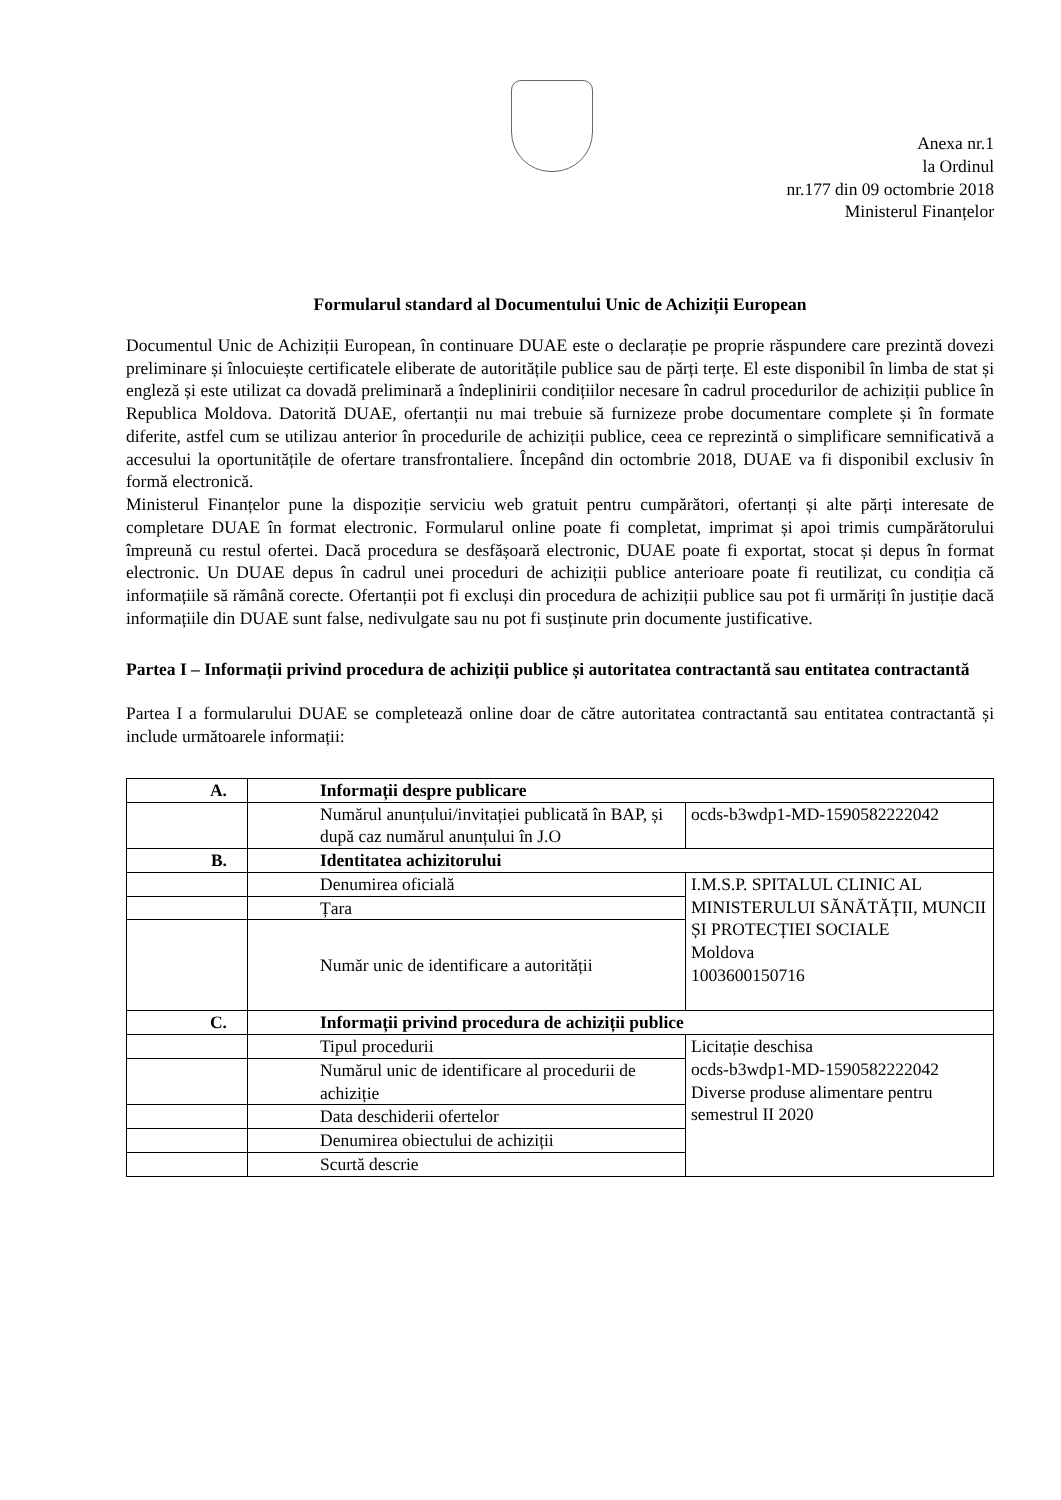Anexa nr.1
la Ordinul
nr.177 din 09 octombrie 2018
Ministerul Finanțelor
Formularul standard al Documentului Unic de Achiziții European
Documentul Unic de Achiziții European, în continuare DUAE este o declarație pe proprie răspundere care prezintă dovezi preliminare și înlocuiește certificatele eliberate de autoritățile publice sau de părți terțe. El este disponibil în limba de stat și engleză și este utilizat ca dovadă preliminară a îndeplinirii condițiilor necesare în cadrul procedurilor de achiziții publice în Republica Moldova. Datorită DUAE, ofertanții nu mai trebuie să furnizeze probe documentare complete și în formate diferite, astfel cum se utilizau anterior în procedurile de achiziții publice, ceea ce reprezintă o simplificare semnificativă a accesului la oportunitățile de ofertare transfrontaliere. Începând din octombrie 2018, DUAE va fi disponibil exclusiv în formă electronică.
Ministerul Finanțelor pune la dispoziție serviciu web gratuit pentru cumpărători, ofertanți și alte părți interesate de completare DUAE în format electronic. Formularul online poate fi completat, imprimat și apoi trimis cumpărătorului împreună cu restul ofertei. Dacă procedura se desfășoară electronic, DUAE poate fi exportat, stocat și depus în format electronic. Un DUAE depus în cadrul unei proceduri de achiziții publice anterioare poate fi reutilizat, cu condiția că informațiile să rămână corecte. Ofertanții pot fi excluși din procedura de achiziții publice sau pot fi urmăriți în justiție dacă informațiile din DUAE sunt false, nedivulgate sau nu pot fi susținute prin documente justificative.
Partea I – Informații privind procedura de achiziții publice și autoritatea contractantă sau entitatea contractantă
Partea I a formularului DUAE se completează online doar de către autoritatea contractantă sau entitatea contractantă și include următoarele informații:
| A. | Informații despre publicare | |
| | Numărul anunțului/invitației publicată în BAP, și după caz numărul anunțului în J.O | ocds-b3wdp1-MD-1590582222042 |
| B. | Identitatea achizitorului | |
| | Denumirea oficială | I.M.S.P. SPITALUL CLINIC AL MINISTERULUI SĂNĂTĂȚII, MUNCII ȘI PROTECȚIEI SOCIALE Moldova 1003600150716 |
| | Țara | |
| | Număr unic de identificare a autorității | |
| C. | Informații privind procedura de achiziții publice | |
| | Tipul procedurii | Licitație deschisa ocds-b3wdp1-MD-1590582222042 Diverse produse alimentare pentru semestrul II 2020 |
| | Numărul unic de identificare al procedurii de achiziție | |
| | Data deschiderii ofertelor | |
| | Denumirea obiectului de achiziții | |
| | Scurtă descrie | |